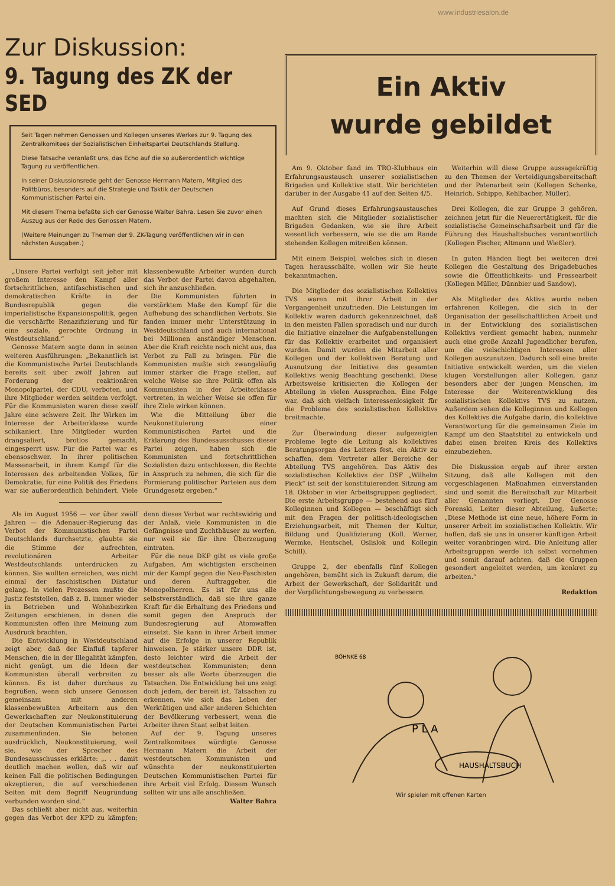www.industriesalon.de
Zur Diskussion:
9. Tagung des ZK der SED
Seit Tagen nehmen Genossen und Kollegen unseres Werkes zur 9. Tagung des Zentralkomitees der Sozialistischen Einheitspartei Deutschlands Stellung.
Diese Tatsache veranlaßt uns, das Echo auf die so außerordentlich wichtige Tagung zu veröffentlichen.
In seiner Diskussionsrede geht der Genosse Hermann Matern, Mitglied des Politbüros, besonders auf die Strategie und Taktik der Deutschen Kommunistischen Partei ein.
Mit diesem Thema befaßte sich der Genosse Walter Bahra. Lesen Sie zuvor einen Auszug aus der Rede des Genossen Matern.
(Weitere Meinungen zu Themen der 9. ZK-Tagung veröffentlichen wir in den nächsten Ausgaben.)
„Unsere Partei verfolgt seit jeher mit großem Interesse den Kampf aller fortschrittlichen, antifaschistischen und demokratischen Kräfte in der Bundesrepublik gegen die imperialistische Expansionspolitik, gegen die verschärfte Renazifizierung und für eine soziale, gerechte Ordnung in Westdeutschland.“
Genosse Matern sagte dann in seinen weiteren Ausführungen: „Bekanntlich ist die Kommunistische Partei Deutschlands bereits seit über zwölf Jahren auf Forderung der reaktionären Monopolpartei, der CDU, verboten, und ihre Mitglieder werden seitdem verfolgt. Für die Kommunisten waren diese zwölf Jahre eine schwere Zeit. Ihr Wirken im Interesse der Arbeiterklasse wurde schikaniert. Ihre Mitglieder wurden drangsaliert, brotlos gemacht, eingesperrt usw. Für die Partei war es ebensoschwer. In ihrer politischen Massenarbeit, in ihrem Kampf für die Interessen des arbeitenden Volkes, für Demokratie, für eine Politik des Friedens war sie außerordentlich behindert. Viele klassenbewußte Arbeiter wurden durch das Verbot der Partei davon abgehalten, sich ihr anzuschließen.
Die Kommunisten führten in verstärktem Maße den Kampf für die Aufhebung des schändlichen Verbots. Sie fanden immer mehr Unterstützung in Westdeutschland und auch international bei Millionen anständiger Menschen. Aber die Kraft reichte noch nicht aus, das Verbot zu Fall zu bringen. Für die Kommunisten mußte sich zwangsläufig immer stärker die Frage stellen, auf welche Weise sie ihre Politik offen als Kommunisten in der Arbeiterklasse vertreten, in welcher Weise sie offen für ihre Ziele wirken können.
Wie die Mitteilung über die Neukonstituierung einer Kommunistischen Partei und die Erklärung des Bundesausschusses dieser Partei zeigen, haben sich die Kommunisten und fortschrittlichen Sozialisten dazu entschlossen, die Rechte in Anspruch zu nehmen, die sich für die Formierung politischer Parteien aus dem Grundgesetz ergeben.“
Als im August 1956 — vor über zwölf Jahren — die Adenauer-Regierung das Verbot der Kommunistischen Partei Deutschlands durchsetzte, glaubte sie die Stimme der aufrechten, revolutionären Arbeiter Westdeutschlands unterdrücken zu können. Sie wollten erreichen, was nicht einmal der faschistischen Diktatur gelang. In vielen Prozessen mußte die Justiz feststellen, daß z. B. immer wieder in Betrieben und Wohnbezirken Zeitungen erschienen, in denen die Kommunisten offen ihre Meinung zum Ausdruck brachten.
Die Entwicklung in Westdeutschland zeigt aber, daß der Einfluß tapferer Menschen, die in der Illegalität kämpfen, nicht genügt, um die Ideen der Kommunisten überall verbreiten zu können. Es ist daher durchaus zu begrüßen, wenn sich unsere Genossen gemeinsam mit anderen klassenbewußten Arbeitern aus den Gewerkschaften zur Neukonstituierung der Deutschen Kommunistischen Partei zusammenfinden. Sie betonen ausdrücklich, Neukonstituierung, weil sie, wie der Sprecher des Bundesausschusses erklärte: „. . . damit deutlich machen wollen, daß wir auf keinen Fall die politischen Bedingungen akzeptieren, die auf verschiedenen Seiten mit dem Begriff Neugründung verbunden worden sind.“
Das schließt aber nicht aus, weiterhin gegen das Verbot der KPD zu kämpfen; denn dieses Verbot war rechtswidrig und der Anlaß, viele Kommunisten in die Gefängnisse und Zuchthäuser zu werfen, nur weil sie für ihre Überzeugung eintraten.
Für die neue DKP gibt es viele große Aufgaben. Am wichtigsten erscheinen mir der Kampf gegen die Neo-Faschisten und deren Auftraggeber, die Monopolherren. Es ist für uns alle selbstverständlich, daß sie ihre ganze Kraft für die Erhaltung des Friedens und somit gegen den Anspruch der Bundesregierung auf Atomwaffen einsetzt. Sie kann in ihrer Arbeit immer auf die Erfolge in unserer Republik hinweisen. Je stärker unsere DDR ist, desto leichter wird die Arbeit der westdeutschen Kommunisten; denn besser als alle Worte überzeugen die Tatsachen. Die Entwicklung bei uns zeigt doch jedem, der bereit ist, Tatsachen zu erkennen, wie sich das Leben der Werktätigen und aller anderen Schichten der Bevölkerung verbessert, wenn die Arbeiter ihren Staat selbst leiten.
Auf der 9. Tagung unseres Zentralkomitees würdigte Genosse Hermann Matern die Arbeit der westdeutschen Kommunisten und wünschte der neukonstituierten Deutschen Kommunistischen Partei für ihre Arbeit viel Erfolg. Diesem Wunsch sollten wir uns alle anschließen.
Walter Bahra
Ein Aktiv
wurde gebildet
Am 9. Oktober fand im TRO-Klubhaus ein Erfahrungsaustausch unserer sozialistischen Brigaden und Kollektive statt. Wir berichteten darüber in der Ausgabe 41 auf den Seiten 4/5.
Auf Grund dieses Erfahrungsaustausches machten sich die Mitglieder sozialistischer Brigaden Gedanken, wie sie ihre Arbeit wesentlich verbessern, wie sie die am Rande stehenden Kollegen mitreißen können.
Mit einem Beispiel, welches sich in diesen Tagen herausschälte, wollen wir Sie heute bekanntmachen.
Die Mitglieder des sozialistischen Kollektivs TVS waren mit ihrer Arbeit in der Vergangenheit unzufrieden. Die Leistungen im Kollektiv waren dadurch gekennzeichnet, daß in den meisten Fällen sporadisch und nur durch die Initiative einzelner die Aufgabenstellungen für das Kollektiv erarbeitet und organisiert wurden. Damit wurden die Mitarbeit aller Kollegen und der kollektiven Beratung und Ausnutzung der Initiative des gesamten Kollektivs wenig Beachtung geschenkt. Diese Arbeitsweise kritisierten die Kollegen der Abteilung in vielen Aussprachen. Eine Folge war, daß sich vielfach Interessenlosigkeit für die Probleme des sozialistischen Kollektivs breitmachte.
Zur Überwindung dieser aufgezeigten Probleme legte die Leitung als kollektives Beratungsorgan des Leiters fest, ein Aktiv zu schaffen, dem Vertreter aller Bereiche der Abteilung TVS angehören. Das Aktiv des sozialistischen Kollektivs der DSF „Wilhelm Pieck“ ist seit der konstituierenden Sitzung am 18. Oktober in vier Arbeitsgruppen gegliedert. Die erste Arbeitsgruppe — bestehend aus fünf Kolleginnen und Kollegen — beschäftigt sich mit den Fragen der politisch-ideologischen Erziehungsarbeit, mit Themen der Kultur, Bildung und Qualifizierung (Koll. Werner, Wermke, Hentschel, Oslislok und Kollegin Schill).
Gruppe 2, der ebenfalls fünf Kollegen angehören, bemüht sich in Zukunft darum, die Arbeit der Gewerkschaft, der Solidarität und der Verpflichtungsbewegung zu verbessern.
Weiterhin will diese Gruppe aussagekräftig zu den Themen der Verteidigungsbereitschaft und der Patenarbeit sein (Kollegen Schenke, Heinrich, Schippe, Kehlbacher, Müller).
Drei Kollegen, die zur Gruppe 3 gehören, zeichnen jetzt für die Neuerertätigkeit, für die sozialistische Gemeinschaftsarbeit und für die Führung des Haushaltsbuches verantwortlich (Kollegen Fischer, Altmann und Wießler).
In guten Händen liegt bei weiteren drei Kollegen die Gestaltung des Brigadebuches sowie die Öffentlichkeits- und Pressearbeit (Kollegen Müller, Dünnbier und Sandow).
Als Mitglieder des Aktivs wurde neben erfahrenen Kollegen, die sich in der Organisation der gesellschaftlichen Arbeit und in der Entwicklung des sozialistischen Kollektivs verdient gemacht haben, nunmehr auch eine große Anzahl Jugendlicher berufen, um die vielschichtigen Interessen aller Kollegen auszunutzen. Dadurch soll eine breite Initiative entwickelt werden, um die vielen klugen Vorstellungen aller Kollegen, ganz besonders aber der jungen Menschen, im Interesse der Weiterentwicklung des sozialistischen Kollektivs TVS zu nutzen. Außerdem sehen die Kolleginnen und Kollegen des Kollektivs die Aufgabe darin, die kollektive Verantwortung für die gemeinsamen Ziele im Kampf um den Staatstitel zu entwickeln und dabei einen breiten Kreis des Kollektivs einzubeziehen.
Die Diskussion ergab auf ihrer ersten Sitzung, daß alle Kollegen mit den vorgeschlagenen Maßnahmen einverstanden sind und somit die Bereitschaft zur Mitarbeit aller Genannten vorliegt. Der Genosse Porenski, Leiter dieser Abteilung, äußerte: „Diese Methode ist eine neue, höhere Form in unserer Arbeit im sozialistischen Kollektiv. Wir hoffen, daß sie uns in unserer künftigen Arbeit weiter voranbringen wird. Die Anleitung aller Arbeitsgruppen werde ich selbst vornehmen und somit darauf achten, daß die Gruppen gesondert angeleitet werden, um konkret zu arbeiten.“
Redaktion
HAUSHALTSBUCH
P L A
BÖHNKE 68
Wir spielen mit offenen Karten